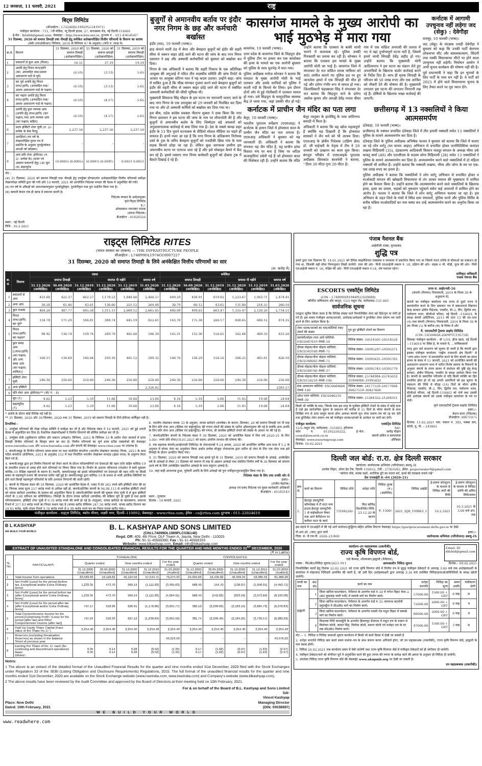12 जनसत्ता, 11 फरवरी, 2021
राष्ट्र
बिट्स लिमिटेड
(सीआईएन : L72200DL1992PLC241971)
पंजीकृत कार्यालय : 711, 7वीं मंजिल, न्यू दिल्ली हाउस, 27, बाराखम्बा रोड, नई दिल्ली-110001
ई-मेल : bitsltd@gmail.com, वेबसाइट : http://www.bits.net.in, दूरभाष नं. : 011-43656567
31 दिसम्बर, 2020 को समाप्त तिमाही तथा नौमाही हेतु समेकित अलेखापरीक्षित वित्तीय परिणामों के विवरण का सारांश
(सेबी (एलओडीआर) विनियम, 2016 के विनियम 47 के अनुसार) (राशि रु. लाख में)
| क्र.सं. | विवरण | 31 दिसम्बर, 2020 को समाप्त तिमाही (अलेखापरीक्षित) | 31 दिसम्बर, 2020 को समाप्त छमाही (अलेखापरीक्षित) | 31 दिसम्बर, 2019 को समाप्त तिमाही (अलेखापरीक्षित) |
| 1 | प्रचालनों से कुल आय (निवल) | 16.51 | 37.19 | 19.59 |
| 2 | अवधि हेतु निवल लाभ/हानि (कर, अपवादित तथा/अथवा असाधारण मदों से पूर्व) | (0.59) | (3.13) | 5.65 |
| 3 | कर पूर्व अवधि हेतु निवल लाभ/(हानि) (अपवादित तथा/अथवा असाधारण मदों के पश्चात) | (0.59) | (3.13) | 5.65 |
| 4 | कर पश्चात अवधि हेतु निवल लाभ/(हानि) (अपवादित तथा/अथवा असाधारण मदों के पश्चात) | (0.59) | (4.57) | 5.65 |
| 5 | अवधि हेतु कुल व्यापक आय [अवधि हेतु लाभ/(हानि) (कर पश्चात) तथा अन्य व्यापक आय (कर पश्चात) सहित] | (0.59) | (4.57) | 5.65 |
| 6 | प्रदत्त इक्विटी शेयर पूंजी (रु. 2/- प्रत्येक के फेस वैल्यू) | 2,237.50 | 2,237.50 | 2,237.50 |
| 7 | आरक्षियां (गत वर्ष के लेखापरीक्षित तुलन पत्र में प्रदर्शित के अनुसार पुनर्मूल्यांकन आरक्षी को छोड़कर) | - | - | - |
| 8 | आय प्रति शेयर (ईपीएस) (रु. 2/- प्रत्येक के) (सतत एवं असतत प्रचालनों हेतु) (अ) मूल (ब) डाइल्यूटेड | (0.0005) (0.0005) | (0.0041) (0.0041) | 0.0051 0.0051 |
नोट :
(अ) 31 दिसम्बर, 2020 को समाप्त तिमाही तथा नौमाही हेतु उपर्युक्त स्टैण्डएलोन अलेखापरीक्षित वित्तीय परिणामों समीक्षा लेखापरीक्षा समिति द्वारा की गयी और 10 फरवरी, 2021 को आयोजित निदेशक मण्डल की बैठक में अनुमोदित की गयी।
(ब) गत वर्ष के आँकड़ों को आवश्यकतानुसार पुनर्समूहीकृत, पुनर्वर्गीकृत तथा पुनः प्रदर्शित किया गया है।
(स) कम्पनी केवल एक ही खण्ड में प्रचालन करती है।
निदेशक मण्डल के आदेशानुसार
कृते बिट्स लिमिटेड
ह./-
ओमप्रकाश रमाशंकर पाठक
(प्रबन्ध निदेशक)
डीआईएन : 01428320
स्थान : नई दिल्ली
तिथि : 10.2.2021
बुजुर्गों से अमानवीय बर्ताव पर इंदौर नगर निगम के छह और कर्मचारी बर्खास्त
इंदौर (मप्र), 10 फरवरी (भाषा)।
हाड़ कंपाने वाली ठंड में बेघर और बेसहारा बुजुर्गों को इंदौर की शहरी सीमा से जबरन बाहर छोड़े जाने की घटना की जांच के बाद नगर निगम प्रशासन ने छह और अस्थायी कर्मचारियों को बुधवार को बर्खास्त कर दिया।
निगम के एक अधिकारी ने बताया कि शहरी निकाय के एक अतिरिक्त आयुक्त की अगुआई में गठित तीन सदस्यीय समिति की जांच रिपोर्ट के आधार पर आयुक्त प्रतिभा पाल ने यह कदम उठाया। उन्होंने कहा- जांच में साबित हुआ है कि भीख मांगकर गुजारा करने वाले बेसहारा बुजुर्गों को इंदौर की शहरी सीमा से जबरन बाहर छोड़े जाने की घटना में संबंधित अस्थायी कर्मचारियों की सीधी भूमिका थी।
मुख्यमंत्री शिवराज सिंह चौहान के इस घटना पर नाराजगी जताए जाने के बाद नगर निगम के एक उपायुक्त को 29 जनवरी को निलंबित कर दिया गया था और दो अस्थायी कर्मियों को बर्खास्त कर दिया गया था।
इस बीच, प्रदेश कांग्रेस प्रवक्ता नीलाभ शुक्ला ने दावा किया कि नगर निगम प्रशासन ने इस घटना की जांच के नाम पर लीपापोती की है और बुजुर्गों से अमानवीय बर्ताव के लिए जिम्मेदार बड़े अफसरों को अनुशासनात्मक कार्रवाई से बचा लिया गया है। देश के सबसे स्वच्छ शहर इंदौर के 13 दिन पुराने घटनाक्रम के वीडियो सोशल मीडिया पर पहले ही वायरल हैं। इनमें नजर आ रहा है कि नगर निगम के अतिक्रमण निरोधक दस्ते के ट्रक के जरिए बेसहारा बुजुर्गों को नजदीकी क्षिप्रा गांव के पास सड़क किनारे छोड़ा जा रहा है। लेकिन कुछ जागरूक ग्रामीण इस अमानवीय घटना पर एतराज जता रहे हैं और इसे मोबाइल कैमरे में कैद कर रहे हैं। इससे घबराए नगर निगम कर्मचारी बुजुर्गों को दोबारा ट्रक में बैठाते दिखाई दे रहे हैं।
कासगंज मामले के मुख्य आरोपी का भाई मुठभेड़ में मारा गया
कासगंज, 10 फरवरी (भाषा)।
उत्तर प्रदेश के कासगंज जिले के सिढ़पुरा क्षेत्र में पुलिस टीम पर हमला कर एक कांस्टेबल की हत्या के मामले का एक आरोपी बुधवार को पुलिस के साथ मुठभेड़ में मारा गया।
पुलिस अधीक्षक मनोज सोनकर ने बताया कि वारदात के मुख्य आरोपी मोती के भाई एलकार और उसके साथियों को पुलिस ने काली नदी के किनारे घेर लिया। इस दौरान दोनों ओर से हुई गोलीबारी में एलकार घायल हो गया। उसे सिढ़पुरा के सामुदायिक स्वास्थ्य केंद्र ले जाया गया, जहां उसकी मौत हो गई। उन्होंने बताया कि एलकार के बाकी साथी भागने में कामयाब रहे। पुलिस उनकी गिरफ्तारी का प्रयास कर रही है। सोनकर ने बताया कि एलकार इस मामले के मुख्य आरोपी मोती का भाई है। कासगंज जिले में मंगलवार देर रात वांछित शराब माफिया को वारंट तामील कराने गए पुलिस दल पर हुए जानलेवा हमले में एक सिपाही की मौत हो गई और दरोगा गंभीर रूप से घायल हो गया। जिलाधिकारी चंद्रप्रकाश सिंह ने मंगलवार देर रात बताया कि सिढ़पुरा थाने के दरोगा अशोक कुमार और आरक्षी देवेंद्र नगला धीमर गांव में एक वांछित अपराधी की तलाश में गए थे वहां दुर्भाग्यपूर्ण घटना घटी है, जिसमें हमारे साथी सिपाही देवेंद्र शहीद हो गए। उन्होंने बताया कि मुख्यमंत्री योगी आदित्यनाथ ने इस घटना का संज्ञान लेते हुए अपराधियों के खिलाफ कठोर कार्रवाई करने के निर्देश दिए हैं। साथ ही मृतक सिपाही के परिजन को 50 लाख रुपए और एक आश्रित को नौकरी देने की घोषणा की है। मुख्यमंत्री लगातार इस घटना की लगातार निगरानी रख रहे हैं। दोषियों के खिलाफ सख्त कार्रवाई की जाएगी।
कर्नाटक में आगामी उपचुनाव नहीं लड़ेगा जद (सेकु) : देवेगौड़ा
रायचूर, 10 फरवरी (भाषा)।
जद (सेकु) के संरक्षक एचडी देवेगौड़ा ने बुधवार को कहा कि उनकी पार्टी बेलगाम लोकसभा सीट और बासवकल्याण, सिंदगी तथा मस्की विधानसभा सीटों पर होने वाला उपचुनाव नहीं लड़ेगी। निर्वाचन आयोग ने अभी चुनाव कार्यक्रम की घोषणा नहीं की है।
पूर्व प्रधानमंत्री ने कहा कि इन चुनावों के लिए पार्टी के पास धन नहीं है। वे पार्टी को 2023 में होने वाले विधानसभा चुनाव के लिए तैयार करने पर पूरा ध्यान देंगे।
कर्नाटक में प्राचीन जैन मंदिर का पता लगा
बेलूर, 10 फरवरी (भाषा)।
भारतीय पुरातत्व सर्वेक्षण (एएसआइ) ने कर्नाटक के हासन जिले में होयसाल काल के प्राचीन जैन मंदिर का पता लगाया है। एएसआइ अधिकारी ने बुधवार को यह जानकारी दी। अधिकारी ने बताया कि संभवतः यह जैन मंदिर है, यह प्राचीन ढांचा विशाल मंच पर बना है जिस पर जटिल कलाकृतियां उकेरी गई हैं जो होयसाल काल की विशेषता रही हैं। उन्होंने बताया कि मंदिर बेलुर तालुका के हालेबिदु के पास शांतिनाथ बसादी में मिला है।
अधिकारी ने बताया कि यह खोज महत्वपूर्ण है क्योंकि यह दिखाती है कि होयसाल शासकों ने जैन धर्म को भी आश्रय दिया। एएसआइ के क्षेत्रीय निदेशक (दक्षिण क्षेत्र) डॉ. जी माहेश्वरी के नेतृत्व में टीम ने 20 जनवरी को उत्खनन का काम शुरू किया। बंगलुरु परिक्षेत्र में एएसआइके पुरातत्व अधीक्षक शिवकांत बाजपेयी ने बताया, ‘‘टीला 30 मीटर गुना 20 मीटर है।
छत्तीसगढ़ में 13 नक्सलियों ने किया आत्मसमर्पण
दंतेवाड़ा, 10 फरवरी (भाषा)।
छत्तीसगढ़ के नक्सल प्रभावित दंतेवाड़ा जिले में तीन इनामी नक्सली समेत 13 नक्सलियों ने पुलिस के सामने आत्मसमर्पण कर दिया है।
दंतेवाड़ा जिले के पुलिस अधीक्षक अभिषेक पल्लव ने बुधवार को बताया कि जिले में चलाए जा रहे लोन वर्राटू (घर वापस आइए) अभियान से प्रभावित होकर जनमिलिशिया कमांडर लखमा मिड़ियामी (35), दंडकारण्य आदिवासी किसान मजदूर संगठन के अध्यक्ष भीमा उर्फ कमलू कर्मा (40) और एलजीएस के सदस्य जोगा मिड़ियामी (28) समेत 13 नक्सलियों ने पुलिस के सामने आत्मसमर्पण कर दिया है। आत्मसमर्पण करने वाले नक्सलियों में दो महिला नक्सली भी शामिल हैं। उन्होंने बताया कि नक्सली लखमा, भीमा और जोगा के सर पर एक-एक लाख रुपए का इनाम है।
पुलिस अधीक्षक ने बताया कि नक्सलियों ने लोन वर्राटू अभियान से प्रभावित होकर व माओवादी संगठन की खोखली विचारधारा से तंग आकर समाज की मुख्यधारा में शामिल होने का फैसला किया है। उन्होंने बताया कि आत्मसमर्पण करने वाले नक्सलियों के खिलाफ हत्या, हत्या का प्रयास, सड़कों को नुकसान पहुंचाने समेत कई अपराधों में शामिल होने का आरोप है। पल्लव ने बताया कि जिले में लोन वर्राटू अभियान चलाया जा रहा है। इस अभियान के तहत जिले के गांवों में स्थित ग्राम पंचायतों, पुलिस थानों और पुलिस शिविर के करीब सक्रिय माओवादियों का नाम चस्पा कर उन्हें आत्मसमर्पण करने का अनुरोध किया जा रहा है।
राइट्स लिमिटेड RITES
(भारत सरकार का उपक्रम) — THE INFRASTRUCTURE PEOPLE
सीआईएन : L74899DL1974GOI007227
31 दिसम्बर, 2020 को समाप्त तिमाही के लिये अनंकेक्षित वित्तीय परिणामों का सार
(रू. करोड़ में)
| क्र. सं. | विवरण | एकल | | | | | | समेकित | | | | | |
| --- | --- | --- | --- | --- | --- | --- | --- | --- | --- | --- | --- | --- | --- |
| | | समाप्त तिमाही | | | समाप्त नौ महीने | | समाप्त वर्ष | समाप्त तिमाही | | | समाप्त नौ महीने | | समाप्त वर्ष |
| | | 31.12.2020 (अनंकेक्षित) | 30.09.2020 (अनंकेक्षित) | 31.12.2019 (अनंकेक्षित) | 31.12.2020 (अनंकेक्षित) | 31.12.2019 (अनंकेक्षित) | 31.03.2020 (अंकेक्षित) | 31.12.2020 (अनंकेक्षित) | 30.09.2020 (अनंकेक्षित) | 31.12.2019 (अनंकेक्षित) | 31.12.2020 (अनंकेक्षित) | 31.12.2019 (अनंकेक्षित) | 31.03.2020 (अंकेक्षित) |
| 1 | प्रचालनों से आय | 433.68 | 422.37 | 602.57 | 1,178.53 | 1,848.00 | 2,400.57 | 449.29 | 438.91 | 619.82 | 1,223.67 | 1,903.71 | 2,474.41 |
| 2 | अन्य आय | 30.58 | 65.40 | 43.01 | 136.60 | 221.12 | 264.48 | 30.79 | 60.12 | 43.65 | 131.80 | 216.55 | 260.10 |
| 3 | कुल राजस्व | 464.26 | 487.77 | 645.58 | 1,315.13 | 2,069.12 | 2,665.05 | 480.08 | 499.03 | 663.47 | 1,355.47 | 2,120.26 | 2,734.51 |
| 4 | निवल लाभ/(हानि) कर पूर्व* | 134.78 | 171.29 | 186.81 | 388.74 | 645.19 | 822.61 | 143.78 | 175.36 | 200.17 | 408.65 | 680.12 | 874.35 |
| 5 | निवल लाभ/(हानि) कर पश्चात* | 98.92 | 130.74 | 139.74 | 289.79 | 465.00 | 596.39 | 105.31 | 132.36 | 150.05 | 302.66 | 489.33 | 633.26 |
| 6 | कुल समग्र आय [(लाभ/(हानि) (कर पश्चात) और अन्य समग्र आय (कर पश्चात) शामिल)] | 100.11 | 134.69 | 140.04 | 293.16 | 461.12 | 589.32 | 106.70 | 136.29 | 150.50 | 306.25 | 485.61 | 626.16 |
| 7 | इक्विटी शेयर पूंजी | 240.30 | 250.00 | 250.00 | 240.30 | 250.00 | 250.00 | 240.30 | 250.00 | 250.00 | 240.30 | 250.00 | 250.00 |
| 8 | अन्य इक्विटी | | | | | | 2,326.62 | | | | | | 2383.27 |
| 9 | प्रति शेयर आय (ईपीएस)** (नोट नं. - 6) | | | | | | | | | | | | |
| | मूल (₹) | 4.02 | 5.23 | 5.59 | 11.66 | 18.60 | 23.86 | 4.16 | 5.18 | 5.86 | 11.85 | 19.08 | 24.64 |
| | डाइल्यूटिड (₹) | 4.02 | 5.23 | 5.59 | 11.66 | 18.60 | 23.86 | 4.16 | 5.18 | 5.86 | 11.85 | 19.08 | 24.64 |
* अवधि के दौरान कोई विशिष्ट मदें नहीं है।
** 31 दिसम्बर, 2020 और 30 सितम्बर, 2020 तथा 31 दिसम्बर, 2019 को समाप्त तिमाही के लिये ईपीएस वार्षिकृत नहीं है।
टिप्पणियां :
1. उपर्युक्त परिणामों की लेखा परीक्षा समिति ने समीक्षा कर ली है और निदेशक मंडल ने 10 फरवरी, 2021 को हुई अपनी बैठक में अनुमोदित कर दिया है। वैधानिक लेखापरीक्षकों ने वित्तीय विवरणों की सीमित समीक्षा कर ली है।
2. उपर्युक्त सेबी (सूचीकरण दायित्व और प्रकटन अपेक्षाएं) विनियम, 2015 के विनियम 33 के अधीन शेयर बाजारों में दायर तिमाही वित्तीय परिणामों के विस्तृत प्रपत्र का सार है। वित्तीय परिणामों का पूर्ण प्रपत्र स्टॉक एक्सचेंजों की वेबसाइट www.nseindia.com और www.bseindia.com और कंपनी की वेबसाइट www.rites.com पर उपलब्ध है।
3. कंपनी/समूह के वित्तीय परिणाम समय-समय पर यथा संशोधित कंपनीज (भारतीय लेखांकन मानदंड) नियम, 2015 के साथ पठित कंपनीज अधिनियम, 2013 के अनुच्छेद 133 में यथा निर्धारित भारतीय लेखांकन मानदंड (इंडस एएस) के अनुरूप तैयार किये गये हैं।
4. कम्पनी/समूह द्वारा इन वित्तीय विवरणों को तैयार करने के दौरान परिसम्पत्तियों एवं देयताओं की वहन राशि सहित कोविड–19 के संभावित प्रभाव से उत्पन्न होने वाले परिणामों पर विचार किया गया है। निर्यात के अलावा परिचालन टर्नओवर में कमी मुख्यतः कोविड–19 वैश्विक महामारी के कारण है। तथापि, कम्पनी/समूह को इससे परिसम्पत्तियों एवं देयताओं की वहन राशि पर किसी प्रकार के महत्वपूर्ण प्रभाव की संभावना प्रतीत नहीं हुई है। कम्पनी/समूह द्वारा कोविड–19 के प्रभाव से भावी आर्थिक स्थितियों पर होने वाले किन्हीं महत्वपूर्ण परिवर्तनों के प्रति अनवरत निगरानी की जाती रहेगी।
5. कंपनी के निदेशक मंडल की 18 सितम्बर, 2020 को आयोजित बैठक में, नकद में देय 265 रुपये प्रति इक्विटी शेयर की दर से, जिनका समग्र मूल्य 257 करोड़ रुपये से अधिक नहीं हो, कंपनी/होल्डिंग कंपनी के 96,98,113 से अनधिक इक्विटी शेयरों को वापस खरीदने (बायबैक) के प्रस्ताव को अनुमोदित किया है (कंपनी/होल्डिंग कंपनी की चुकता शेयर पूंजी में से कुल इक्विटी शेयरों के 3.88 प्रतिशत का प्रतिनिधित्व)। तिमाही के दौरान वापस खरीदने (बायबैक) की प्रक्रिया पूरी हो चुकी है तथा इसके परिणामस्वरूप, इक्विटी शेयर पूंजी में 9.70 करोड़ रुपये की कमी हो गई है। तदनुसार, वापस खरीदने के फलस्वरूप, सामान्य रिजर्व में 317.83 करोड़ रुपये का निवल प्रभाव पड़ा है (वापस खरीद प्रीमियम 247.30 करोड़ रुपये, वापस खरीद वितरण कर 59.85 करोड़, पूंजी शोधन रिजर्व 9.70 करोड़ रुपये से 0.98 करोड़ रुपये कर का निवल वापस खरीद व्यय)।
6. भारतीय लेखांकन मानक 33 के अनुसार, वापस खरीदने (बायबैक) के कारण, सितम्बर, 20 को समाप्त तिमाही एवं नौ माह के लिए प्रति शेयर आय (बेसिक एवं डाईल्यूटिड) की गणना शेयरों की संख्या के भारित औसतानुसार की गई है जबकि अन्य अवधि के लिए प्रति शेयर आय (बेसिक एवं डाईल्यूटिड) की गणना, प्री बायबैक इक्विटी शेयरों की संख्या के आधार पर की गई है।
7. कंपनी/होल्डिंग कंपनी के निदेशक मंडल ने 30 दिसम्बर, 2020 को आयोजित बैठक में वित्त वर्ष 2020–21 के लिए 5.00/– रुपये प्रति शेयर(18.01.2021 को प्रदत्त) अंतरिम लाभांश की घोषणा की।
8. एक सहायक कंपनी(आरईएमसी लिमिटेड) के शेयरधारकों ने 24 अगस्त, 2020 को आयोजित वार्षिक आम सभा में 1:2 के अनुपात में बोनस शेयर का अनुमोदन किया अर्थात प्रत्येक मौजूदा शेयरधारक द्वारा धारित दो शेयर के लिए एक शेयर तथा इसे तिमाही के दौरान आवंटित किया गया।
9. 31 दिसम्बर, 2020 को समाप्त तिमाही तथा इससे पूर्व के 31 दिसम्बर, 2019 को समाप्त तिमाही के आंकड़े, अनंकेक्षित वर्ष के आंकड़ों से लेकर 31 दिसम्बर को समाप्त नौ माह के अद्यतन आंकड़ों तथा संबंधित वित्तीय वर्षों के 30 सितम्बर को समाप्त आधे वर्ष के लिये अनंकेक्षित प्रकाशित आंकड़ों के मध्य संतुलन आंकड़े है।
10. जहां कहीं आवश्यक हुआ, पूर्ववर्ती अवधि के लिये आंकड़ों को पुनः वर्गीकृत/पुनःसमूहित किया गया है।
निदेशक मंडल के लिए तथा उनकी ओर से
हस्ता/–
(राजीव मेहरोत्रा)
अध्यक्ष एवं प्रबंध निदेशक एवं मुख्य कार्यकारी अधिकारी
डीआईएन : 01583143
स्थान : गुरुग्राम
दिनांक : 10 फरवरी, 2021
पंजीकृत कार्यालय : राइट्स लिमिटेड, स्कोप मीनार, लक्ष्मी नगर, दिल्ली–110092; वेबसाइट : www.rites.com; ईमेल : cs@rites.com दूरभाष : 011–22024610
B L KASHYAP
WE BUILD YOUR WORLD
B. L. KASHYAP AND SONS LIMITED
(CIN:L74899DL1989PLC036148)
Regd. Off: 409, 4th Floor, DLF Tower-A, Jasola, New Delhi - 110025
Ph: 91-11-40500300; Fax : 91-11-40500333
Website: www.blkashyap.com, Email: info@blkashyap.com
EXTRACT OF UNAUDITED STANDALONE AND CONSOLIDATED FINANCIAL RESULTS FOR THE QUARTER AND NINE MONTHS ENDED 31<sup>ST</sup> DECEMBER, 2020
(₹ in Lakhs)
| Sl. No. | PARTICULARS | STANDALONE | | | | | CONSOLIDATED | | | | |
| | | Quarter ended | | Nine months ended | | For the year ended | Quarter ended | | Nine months ended | | For the year ended |
| | | 31.12.2020 (Unaudited) | 30.09.2020 (Unaudited) | 31.12.2020 (Unaudited) | 31.12.2019 (Unaudited) | 31.03.2020 (Audited) | 31.12.2020 (Unaudited) | 30.09.2020 (Unaudited) | 31.12.2020 (Unaudited) | 31.12.2019 (Unaudited) | 31.03.2020 (Audited) |
| 1 | Total Income from operations | 23,583.93 | 16,118.62 | 46,124.56 | 57,544.71 | 79,275.93 | 24,034.06 | 16,435.82 | 46,999.34 | 58,985.56 | 81,968.20 |
| 2 | Net Profit/ (Loss) for the period (before tax, Exceptional and/or Extra Ordinary items) | 1,233.35 | 473.70 | 969.19 | (1,111.83) | (3,405.63) | 668.49 | 154.70 | (136.07) | (1,958.91) | (4,450.71) |
| 3 | Net Profit/ (Loss) for the period before tax (after Exceptional and/or Extra Ordinary items) | 1,233.35 | 473.70 | 969.19 | (1,111.83) | (4,604.91) | 668.49 | (542.82) | (833.59) | (3,973.69) | (8,193.08) |
| 4 | Net Profit/ (Loss) for the period after tax (after Exceptional and/or Extra Ordinary items) | 797.17 | 318.26 | 626.91 | (1,176.00) | (3,055.77) | 382.10 | (2,299.09) | (2,183.15) | (3,684.73) | (6,278.83) |
| 5 | Total Comprehensive Income for the period [Comprising Profit / (Loss) for the period (after tax) and Other Comprehensive Income (after tax)] | 797.24 | 318.33 | 627.12 | (1,230.84) | (3,055.50) | 381.74 | (2,299.46) | (2,184.25) | (3,739.57) | (6,280.29) |
| 6 | Paid Up Equity Share Capital (Face Value of the Share Rs 1/- ) | 2,254.40 | 2,254.40 | 2,254.40 | 2,254.40 | 2,254.40 | 2,254.40 | 2,254.40 | 2,254.40 | 2,254.40 | 2,254.40 |
| 7 | Reserves (excluding Revaluation Reserves) as shown in the Balance Sheet of previous year | | | | | 50,216.50 | - | - | - | - | 43,576.22 |
| 8 | Earning Per Share of Re. 1/- each (for continuing and discontinued operations) Basic: Diluted : | 0.35 0.35 | 0.14 0.14 | 0.28 0.28 | (0.52) (0.52) | (1.35) (1.35) | 0.17 0.17 | (1.02) (1.02) | (0.97) (0.97) | (1.63) (1.63) | (2.97) (2.97) |
Notes:
1 The above is an extract of the detailed format of the Unaudited Financial Results for the quarter and nine months ended 31st December, 2020 filed with the Stock Exchanges under Regulation 33 of the SEBI (Listing Obligation and Disclosure Requirements) Regulations, 2015. The full format of the unaudited financial results for the quarter and nine months ended 31st December, 2020 are available on the Stock Exchange website (www.nseindia.com, www.bseindia.com) and Company's website (www.blkashyap.com).
2 The above results have been reviewed by the Audit Committee and approved by the Board of Directors at their meeting held on 10th February, 2021.
Place: New Delhi
Dated: 10th February, 2021
For & on behalf of the Board of B.L. Kashyap and Sons Limited
Sd/-
Vineet Kashyap
Managing Director
(DIN: 00038897)
WE BUILD YOUR WORLD
पंजाब नैशनल बैंक
आईसीसी शाखा, मुरादाबाद
शुद्धि पत्र
हमारे द्वारा एक विज्ञापन दि. 14.01.2021 को दैनिक फाइनेंशियल एक्सप्रेस व जनसत्ता में प्रकाशित किया गया था जिसमें गलत तरीके से सीमाओं का प्रकाशन हो गया था, जिसकी सही सीमा निम्नानुसार लिखी जायेगी: उत्तर की ओर– मिनी एलआईजी मकान नं. 58, दक्षिण की ओर– सड़क 6 मी. चौड़ी, पूरब की ओर– मिनी एलआईजी मकान नं. 56, पश्चिम की ओर– मिनी एलआईजी मकान न.54, शेष यथावत रहेगा।
प्राधिकृत अधिकारी
पंजाब नेशनल बैंक
ESCORTS एस्कॉर्ट्स लिमिटेड
(CIN – L74899HR1944PLC039088)
कॉर्पोरेट सचिवालय और कानून, 15/5 मथुरा रोड, फरीदाबाद–121 003
सार्वजनिक सूचना
एतद्वारा सूचित किया जाता है कि विशिष्ट संख्या वाले निम्नलिखित शेयर खो दिये/गुम या चोरी हो गये हैं। इस बाबत पंजीकृत धारक/धारकों, आवेदक/आवेदकों ने डुप्लीकेट शेयर प्रमाण–पत्र जारी करने के लिए आवेदन किया है।
| शेयर धारक/धारकों का नाम/फोलियो नंबर/शेयरों की संख्या | गुम हुए इक्विटी शेयरों का विवरण |
| सतवंती/सोहन लाल आर्य फोलियो: ESC0087619 शेयर्स–50 | विशिष्ट संख्या: 50514501–50514550 |
| दीपक मोहला/नीता मोहला फोलियो: ESC0343168 शेयर्स–75 | विशिष्ट संख्या: 59395297–59395371 |
| दीपक मोहला/नीता मोहला फोलियो: ESC0348083 शेयर्स–75 | विशिष्ट संख्या: 59395631–59395705 |
| दीपक मोहला/नीता मोहला फोलियो: ESC0348760 शेयर्स–37 | विशिष्ट संख्या: 59395743–59395779 |
| दीपक मोहला/नीता मोहला फोलियो: ESC0150218 शेयर्स–100 | विशिष्ट संख्या: 25744984–25745033 31994984–31995033 |
| प्रेमा आत्माराम फोलियो: ESC0069606 शेयर्स–100 | विशिष्ट संख्या: 24177559–24177608 30427559–30427608 |
| उमेश नारंग फोलियो: ESC0046210 शेयर्स–30 | विशिष्ट संख्या: 21264322–21264351 |
किसी भी व्यक्ति के पास, जिनके पास इस तरह के पूर्वोक्त इक्विटी शेयरों के संबंध में कोई दावा है उन्हें इस सार्वजनिक सूचना के प्रकाशन की तारीख से 15 दिनों के भीतर कंपनी के साथ लिखित रूप से दावा प्रस्तुत करना होगा अन्यथा कंपनी मूल शेयर प्रमाण–पत्र को रद्द कर देगी तथा डुप्लिकेट शेयर प्रमाण–पत्र को पंजीकृत धारक/धारकों के आवेदन पर जारी कर देगी।
पंजीकृत कार्यालय:
15/5–मथुरा रोड, फरीदाबाद –121003, हरियाणा
फोन नं: 01292250222, ई–मेल: corpsl@escorts.co.in
वेबसाइट: www.escortsgroup.com
दिनांक: 10.02.2021
एस्कॉर्ट्स लिमिटेड
Sd/-
सत्येंद्र चौहान
कंपनी सचिव व कम्प्लायंस ऑफिसर
प्रपत्र सं. आईएनसी–26
[कंपनी (निगमन) नियमावली, 2014 के नियम 30 के अनुसरण में]
कंपनी का पंजीकृत कार्यालय एक राज्य से दूसरे राज्य में स्थानांतरित करने के लिए समाचार पत्र में प्रकाशनार्थ विज्ञापन केन्द्र सरकार क्षेत्रीय निदेशक, एमसीए, बी–2, विंग, द्वितीय तल, पर्यावरण भवन, सीजीओ परिसर, नई दिल्ली –110003, के समक्ष कंपनी अधिनियम, 2013 की धारा 13 की उप–धारा (4) तथा कंपनी (निगमन) नियमावली, 2014 के नियम 30 के उप–नियम (5) के क्लॉज (क) के विषय में और
मै. एसएसटीपी ट्रैवल्स प्राइवेट लिमिटेड
(CIN: U63040DL2009PTC195758)
जिसका पंजीकृत कार्यालय : बी 1/19, हौज खास, नई दिल्ली—110016 पर स्थित है, के मामले में, ...याचिकाकर्ता
एतद् द्वारा सर्व साधारण को सूचना दी जाती है कि कंपनी द्वारा इसका पंजीकृत कार्यालय "राष्ट्रीय राजधानी क्षेत्र दिल्ली" से "उत्तर प्रदेश राज्य" में स्थानांतरित करने के लिए कंपनी का संगम ज्ञापन के संबंध में 15 जनवरी, 2021 को आयोजित कंपनी की असाधारण साधारण सभा में पारित विशेष प्रस्ताव के निबंधनों के अनुसार कंपनी के संगम ज्ञापन में संशोधन की पुष्टि हेतु केन्द्र सरकार, क्षेत्रीय निदेशक, एमसीए के समक्ष आवेदन किया गया है। कंपनी के प्रस्तावित परिवर्तन से यदि किसी व्यक्ति का हित प्रभावित होता हो तो वह अपनी आपत्तियों को इस सूचना के प्रकाशन की तिथि से चौदह (14) दिनों के भीतर क्षेत्रीय निदेशक, एमसीए, बी–2, विंग, द्वितीय तल, पर्यावरण भवन, सीजीओ परिसर, नई दिल्ली–110003 को भेजें तथा उसकी प्रति आवेदक कंपनी को उसके पंजीकृत कार्यालय के पते पर भेजें।
कृते एसएसटीपी ट्रैवल्स प्राइवेट लिमिटेड
हस्ता./–
केशव ग्रावर (निदेशक)
डीआईएन: 08671075
दिनांक: 11.02.2021 पता: मकान नं. 383, पक्का बाग, बरेली, यू. पी. – 243005
दिल्ली जल बोर्ड: रा.रा. क्षेत्र दिल्ली सरकार
कार्यालय: कार्यपालक अभियंता (परियोजना) डब्ल्यू–IX
अशोक विहार, ओवर हेड टैंक, दिल्ली–110052, टेली.: 27303265, ईमेल: projectwater9@gmail.com
''कोरोना रोके, मास्क पहनें, शारीरिक दूरी का पालन करें, हाथों की स्वच्छता बनाये रखें''
प्रेस एनआईटी सं.–04 (2020–21)
| क्रम सं. | कार्य का विवरण | निविदा राशि | धरोहर राशि | निविदा शुल्क (रु.) (अप्रतिदेय) | निविदा आईडी | ई-प्रापण सोल्यूशन के माध्यम से निविदा जारी की तिथि | ई-प्रापण सोल्यूशन के माध्यम से निविदा प्राप्ति की अंतिम तिथि/समय |
| 1. | हैदरपुर डब्ल्यूटीपी कॉम्प्लेक्स में रॉ वाटर पम्प हाउस हैदरपुर डब्ल्यूटीपी–1 से बाईफर्केशन चैम्बर तथा आगे कैविटेशन पर क्लीयर वाटर के कार्य | 73184226/- | मिल कोविड दिशानिर्देश तिथि: 23.12.20 के कारण | रु. 1500/- | 2021_DJB_199863_1 | 10.2.2021 | 10.3.2021 के 3.00 बजे अप. तक |
इस संदर्भ में एनआईटी में की गई आगे संशोधन/शुद्धिपत्र सहित अधिक विवरण वेबसाइट https://govtprocurement.delhi.gov.in पर देखें।
पी.आर.ओ. (जल) द्वारा जारी
विज्ञा. सं. जे.एस.वी. 2020–21/400 हस्ता./–
कार्यपालक अभियंता (परियोजना) डब्ल्यू–IX
कार्यालय–उप महाप्रबन्धक (तकनीकी)
राज्य कृषि विपणन बोर्ड,
एग्रो कैम्पस, शीशमबाग,हल्द्वानी (नैनीताल),
Email- ID
ddchld@gmail.com
पत्रांक : मि0बो0/निविदा सूचना/2021–911 अल्पकालीन निविदा सूचना दिनांक:– 09.02.2021
निम्नलिखित कार्यों हेतु दिनांक 22.02.2021 को राज्य कृषि विपणन बोर्ड में वित्तीय रुप से सुदृढ़ पंजीकृत ठेकेदारों से अपराह्न 3:00 बजे तक अधोहस्ताक्षरी के कार्यालय में मोहरबन्द निविदायें आमंत्रित की जाती हैं, जो उसी दिन अधोहस्ताक्षरी द्वारा अपराह्न 3:30 बजे उपस्थित निविदादाताओं/प्रतिनिधियों के समक्ष खोली जायेगी।
| मण्डी का नाम | क्र0 सं0 | कार्य का नाम | धरोहर धनराशि | निविदा का मूल्य | समय अवधि | पंजीकरण श्रेणी |
| हल्द्वानी | 1 | जिला खनिज फाउण्डेशन, नैनीताल के अन्तर्गत वार्ड नं–50 में गणेश विहार फेज–2 (डा0 कुसवाह वाली गली) में सम्पर्क मार्ग का निर्माण कार्य। | 57000.00 | 1500.00 + GST | 6 माह | स |
| | 2 | जिला खनिज फाउण्डेशन, नैनीताल के अन्तर्गत वार्ड नं–35 जागनाथ कालोनी दमुवाढूँगा में सी0सी0 मार्ग का निर्माण कार्य। | 72000.00 | 2000.00 + GST | 6 माह | ब |
| | 3 | जिला खनिज फाउण्डेशन, नैनीताल के अन्तर्गत नवाबी रोड मथुरा विहार में सम्पर्क मार्ग का निर्माण कार्य। | 66000.00 | 2000.00 + GST | 6 माह | ब |
| | 4 | विधायक निधि कालाढूँगी के अन्तर्गत हिम्मतपुर बैजनाथ में मथुरा दत्त के मकान से त्रिलोचन जोशी, कन्दन सिंह, त्रिलोक जोशी, बसन्त जोशी एवं मनोहर राम के घर तक सी0सी0 निर्माण कार्य। | 47000.00 | 1500.00 + GST | 3 माह | स |
नोट :– 1. निविदा व निविदा सम्बन्धी सूचना कार्यालय में किसी भी कार्य दिवस में देखी जा सकती है
2. धरोहर धनराशि निविदा क्रय करते समय प्रार्थना–पत्र के साथ संलग्न करना अनिवार्य होगा, जो उप महाप्रबन्धक (तकनीकी), राज्य कृषि विपणन बोर्ड, हल्द्वानी के नाम बंधक होगी।
3. निविदा 20.02.2021 तक कार्यालय समय में बेची जायेगी तथा राज्य कृषि विपणन बोर्ड में पंजीकृत ठेकेदारों को ही श्रेणीवार दी जायेगी।
4. पंजीकृत ठेकेदार/फर्म को श्रेणीवार पूर्व में अनुबन्धित कार्य की कुल लागत की गणना के सापेक्ष कार्य की क्षमता के अनुसार ही निविदा दी जायेगी।
5. उपरोक्त निविदा राज्य कृषि विपणन बोर्ड की वेबसाईट www.ukapmb.org पर देखी जा सकती है।
उप महाप्रबन्धक (तकनीकी)
www.readwhere.com